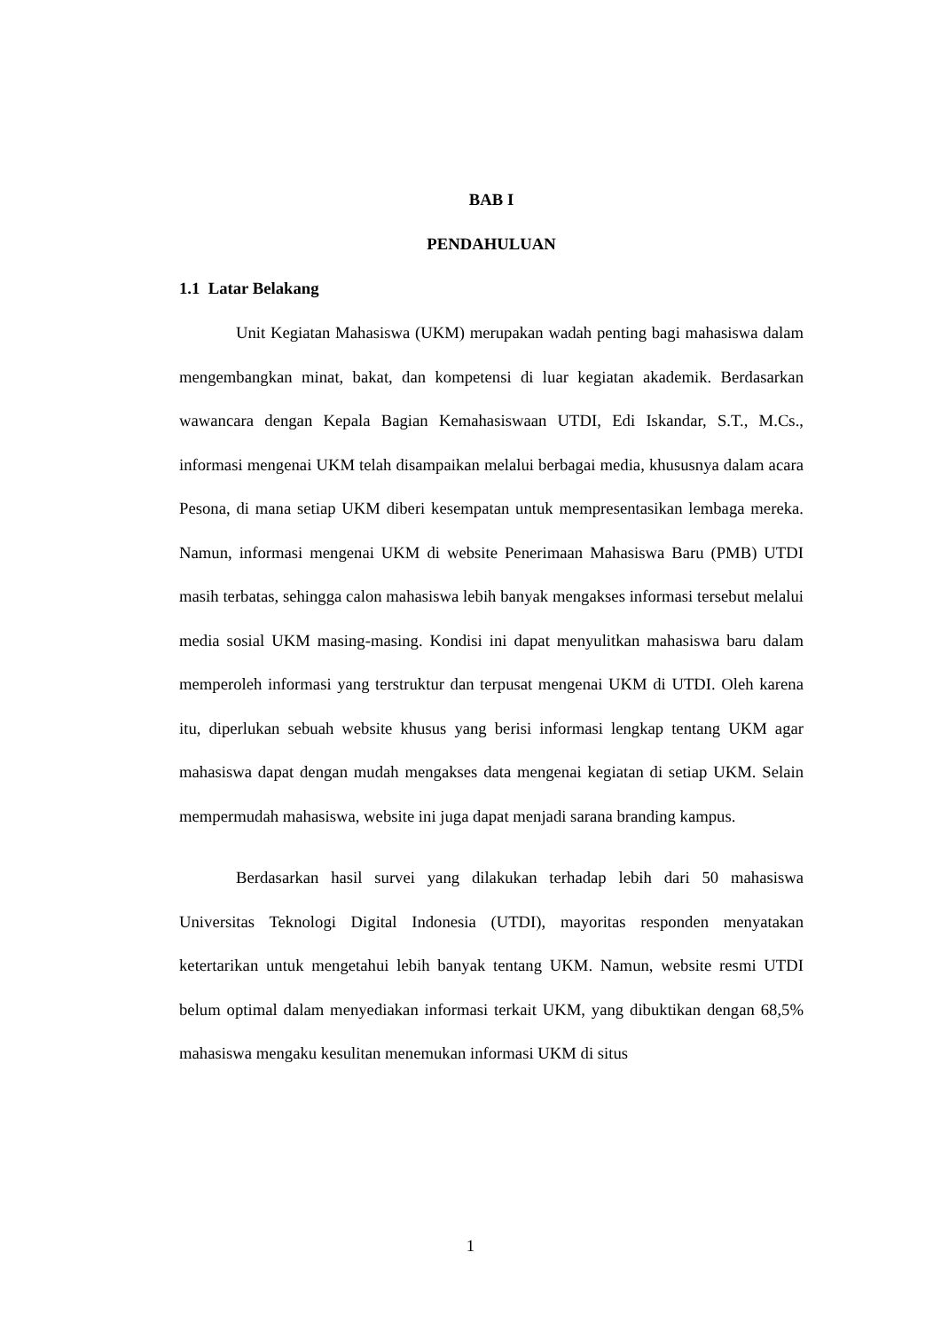BAB I
PENDAHULUAN
1.1 Latar Belakang
Unit Kegiatan Mahasiswa (UKM) merupakan wadah penting bagi mahasiswa dalam mengembangkan minat, bakat, dan kompetensi di luar kegiatan akademik. Berdasarkan wawancara dengan Kepala Bagian Kemahasiswaan UTDI, Edi Iskandar, S.T., M.Cs., informasi mengenai UKM telah disampaikan melalui berbagai media, khususnya dalam acara Pesona, di mana setiap UKM diberi kesempatan untuk mempresentasikan lembaga mereka. Namun, informasi mengenai UKM di website Penerimaan Mahasiswa Baru (PMB) UTDI masih terbatas, sehingga calon mahasiswa lebih banyak mengakses informasi tersebut melalui media sosial UKM masing-masing. Kondisi ini dapat menyulitkan mahasiswa baru dalam memperoleh informasi yang terstruktur dan terpusat mengenai UKM di UTDI. Oleh karena itu, diperlukan sebuah website khusus yang berisi informasi lengkap tentang UKM agar mahasiswa dapat dengan mudah mengakses data mengenai kegiatan di setiap UKM. Selain mempermudah mahasiswa, website ini juga dapat menjadi sarana branding kampus.
Berdasarkan hasil survei yang dilakukan terhadap lebih dari 50 mahasiswa Universitas Teknologi Digital Indonesia (UTDI), mayoritas responden menyatakan ketertarikan untuk mengetahui lebih banyak tentang UKM. Namun, website resmi UTDI belum optimal dalam menyediakan informasi terkait UKM, yang dibuktikan dengan 68,5% mahasiswa mengaku kesulitan menemukan informasi UKM di situs
1